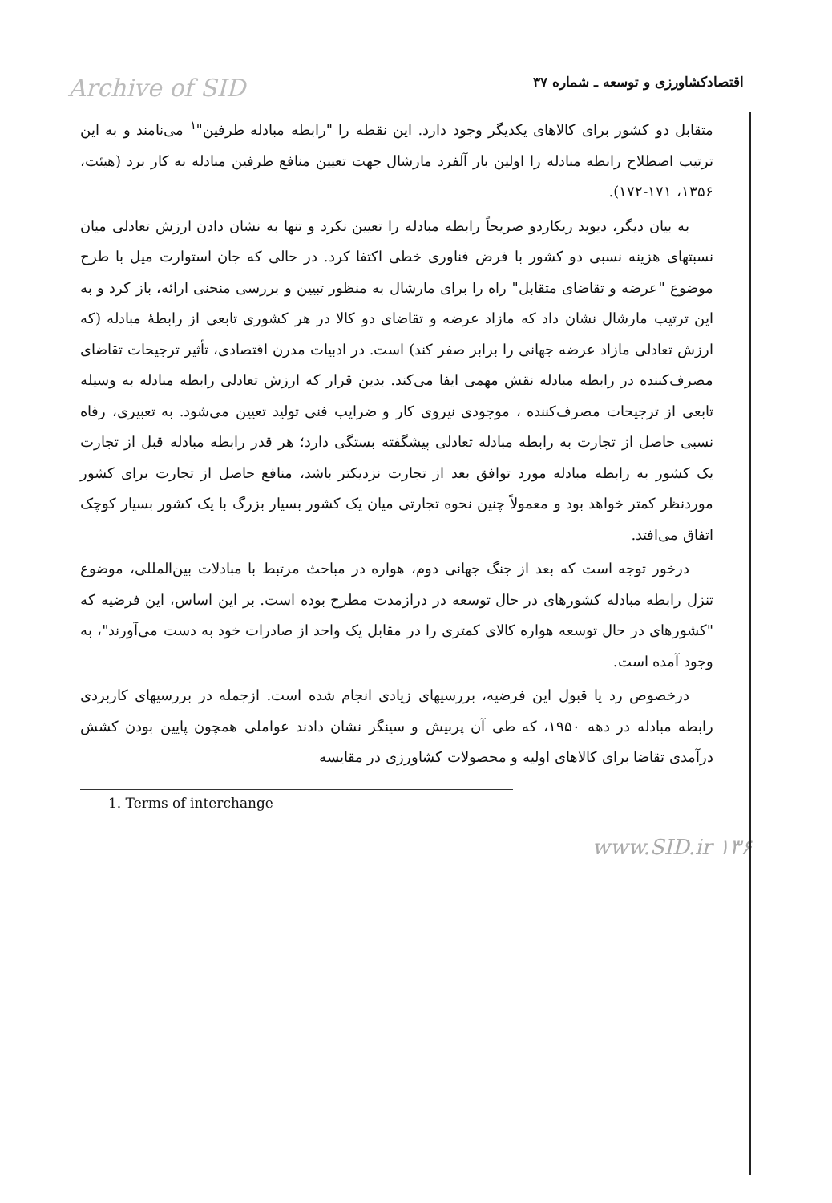Archive of SID اقتصادکشاورزی و توسعه ـ شماره ۳۷
متقابل دو کشور برای کالاهای یکدیگر وجود دارد. این نقطه را "رابطه مبادله طرفین"<sup>۱</sup> می‌نامند و به این ترتیب اصطلاح رابطه مبادله را اولین بار آلفرد مارشال جهت تعیین منافع طرفین مبادله به کار برد (هیئت، ۱۳۵۶، ۱۷۱-۱۷۲).
به بیان دیگر، دیوید ریکاردو صریحاً رابطه مبادله را تعیین نکرد و تنها به نشان دادن ارزش تعادلی میان نسبتهای هزینه نسبی دو کشور با فرض فناوری خطی اکتفا کرد. در حالی که جان استوارت میل با طرح موضوع "عرضه و تقاضای متقابل" راه را برای مارشال به منظور تبیین و بررسی منحنی ارائه، باز کرد و به این ترتیب مارشال نشان داد که مازاد عرضه و تقاضای دو کالا در هر کشوری تابعی از رابطهٔ مبادله (که ارزش تعادلی مازاد عرضه جهانی را برابر صفر کند) است. در ادبیات مدرن اقتصادی، تأثیر ترجیحات تقاضای مصرف‌کننده در رابطه مبادله نقش مهمی ایفا می‌کند. بدین قرار که ارزش تعادلی رابطه مبادله به وسیله تابعی از ترجیحات مصرف‌کننده ، موجودی نیروی کار و ضرایب فنی تولید تعیین می‌شود. به تعبیری، رفاه نسبی حاصل از تجارت به رابطه مبادله تعادلی پیشگفته بستگی دارد؛ هر قدر رابطه مبادله قبل از تجارت یک کشور به رابطه مبادله مورد توافق بعد از تجارت نزدیکتر باشد، منافع حاصل از تجارت برای کشور موردنظر کمتر خواهد بود و معمولاً چنین نحوه تجارتی میان یک کشور بسیار بزرگ با یک کشور بسیار کوچک اتفاق می‌افتد.
درخور توجه است که بعد از جنگ جهانی دوم، هواره در مباحث مرتبط با مبادلات بین‌المللی، موضوع تنزل رابطه مبادله کشورهای در حال توسعه در درازمدت مطرح بوده است. بر این اساس، این فرضیه که "کشورهای در حال توسعه هواره کالای کمتری را در مقابل یک واحد از صادرات خود به دست می‌آورند"، به وجود آمده است.
درخصوص رد یا قبول این فرضیه، بررسیهای زیادی انجام شده است. ازجمله در بررسیهای کاربردی رابطه مبادله در دهه ۱۹۵۰، که طی آن پربیش و سینگر نشان دادند عواملی همچون پایین بودن کشش درآمدی تقاضا برای کالاهای اولیه و محصولات کشاورزی در مقایسه
1. Terms of interchange
www.SID.ir ۱۳۶